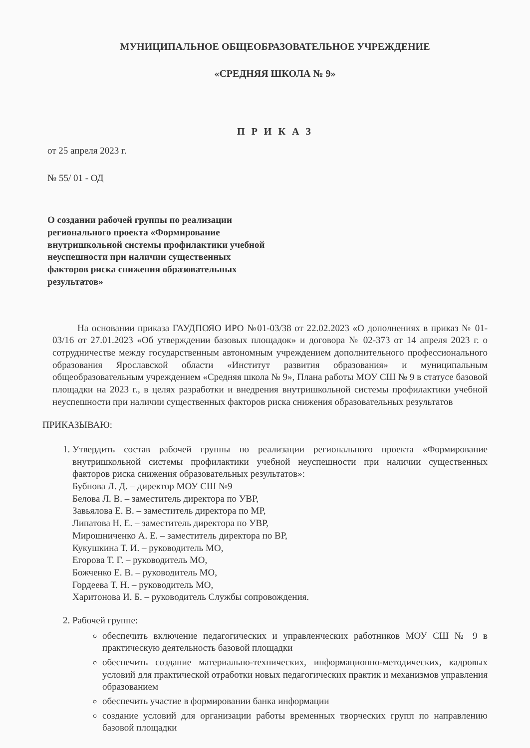МУНИЦИПАЛЬНОЕ ОБЩЕОБРАЗОВАТЕЛЬНОЕ УЧРЕЖДЕНИЕ
«СРЕДНЯЯ ШКОЛА № 9»
П Р И К А З
от 25 апреля 2023 г.
№ 55/ 01 - ОД
О создании рабочей группы по реализации регионального проекта «Формирование внутришкольной системы профилактики учебной неуспешности при наличии существенных факторов риска снижения образовательных результатов»
На основании приказа ГАУДПОЯО ИРО №01-03/38 от 22.02.2023 «О дополнениях в приказ № 01-03/16 от 27.01.2023 «Об утверждении базовых площадок» и договора № 02-373 от 14 апреля 2023 г. о сотрудничестве между государственным автономным учреждением дополнительного профессионального образования Ярославской области «Институт развития образования» и муниципальным общеобразовательным учреждением «Средняя школа № 9», Плана работы МОУ СШ № 9 в статусе базовой площадки на 2023 г., в целях разработки и внедрения внутришкольной системы профилактики учебной неуспешности при наличии существенных факторов риска снижения образовательных результатов
ПРИКАЗЫВАЮ:
1. Утвердить состав рабочей группы по реализации регионального проекта «Формирование внутришкольной системы профилактики учебной неуспешности при наличии существенных факторов риска снижения образовательных результатов»:
Бубнова Л. Д. – директор МОУ СШ №9
Белова Л. В. – заместитель директора по УВР,
Завьялова Е. В. – заместитель директора по МР,
Липатова Н. Е. – заместитель директора по УВР,
Мирошниченко А. Е. – заместитель директора по ВР,
Кукушкина Т. И. – руководитель МО,
Егорова Т. Г. – руководитель МО,
Божченко Е. В. – руководитель МО,
Гордеева Т. Н. – руководитель МО,
Харитонова И. Б. – руководитель Службы сопровождения.
2. Рабочей группе:
обеспечить включение педагогических и управленческих работников МОУ СШ № 9 в практическую деятельность базовой площадки
обеспечить создание материально-технических, информационно-методических, кадровых условий для практической отработки новых педагогических практик и механизмов управления образованием
обеспечить участие в формировании банка информации
создание условий для организации работы временных творческих групп по направлению базовой площадки